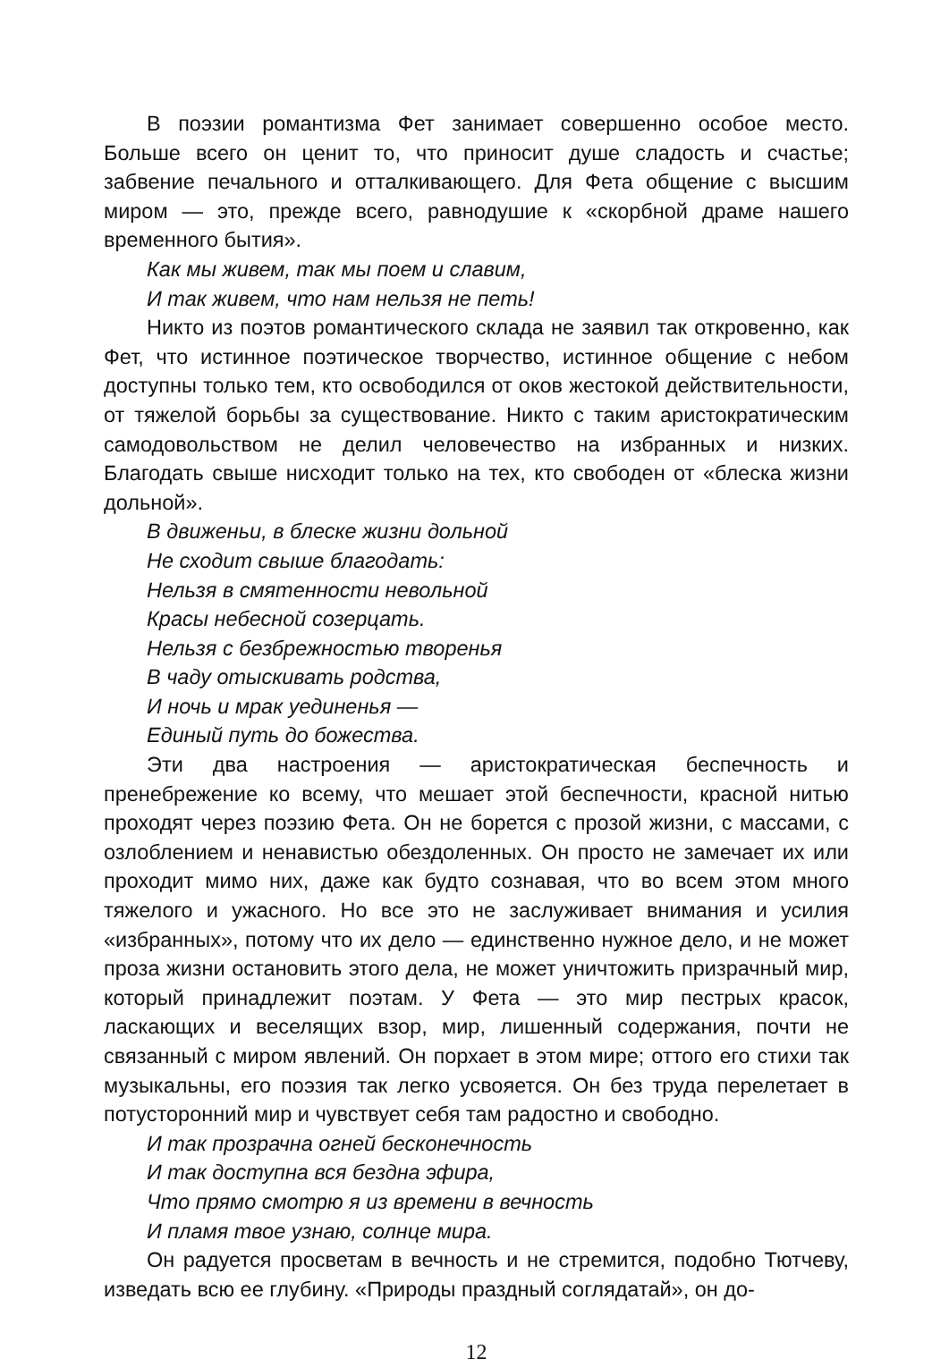В поэзии романтизма Фет занимает совершенно особое место. Больше всего он ценит то, что приносит душе сладость и счастье; забвение печального и отталкивающего. Для Фета общение с высшим миром — это, прежде всего, равнодушие к «скорбной драме нашего временного бытия».
Как мы живем, так мы поем и славим,
И так живем, что нам нельзя не петь!
Никто из поэтов романтического склада не заявил так откровенно, как Фет, что истинное поэтическое творчество, истинное общение с небом доступны только тем, кто освободился от оков жестокой действительности, от тяжелой борьбы за существование. Никто с таким аристократическим самодовольством не делил человечество на избранных и низких. Благодать свыше нисходит только на тех, кто свободен от «блеска жизни дольной».
В движеньи, в блеске жизни дольной
Не сходит свыше благодать:
Нельзя в смятенности невольной
Красы небесной созерцать.
Нельзя с безбрежностью творенья
В чаду отыскивать родства,
И ночь и мрак уединенья —
Единый путь до божества.
Эти два настроения — аристократическая беспечность и пренебрежение ко всему, что мешает этой беспечности, красной нитью проходят через поэзию Фета. Он не борется с прозой жизни, с массами, с озлоблением и ненавистью обездоленных. Он просто не замечает их или проходит мимо них, даже как будто сознавая, что во всем этом много тяжелого и ужасного. Но все это не заслуживает внимания и усилия «избранных», потому что их дело — единственно нужное дело, и не может проза жизни остановить этого дела, не может уничтожить призрачный мир, который принадлежит поэтам. У Фета — это мир пестрых красок, ласкающих и веселящих взор, мир, лишенный содержания, почти не связанный с миром явлений. Он порхает в этом мире; оттого его стихи так музыкальны, его поэзия так легко усвояется. Он без труда перелетает в потусторонний мир и чувствует себя там радостно и свободно.
И так прозрачна огней бесконечность
И так доступна вся бездна эфира,
Что прямо смотрю я из времени в вечность
И пламя твое узнаю, солнце мира.
Он радуется просветам в вечность и не стремится, подобно Тютчеву, изведать всю ее глубину. «Природы праздный соглядатай», он до-
12